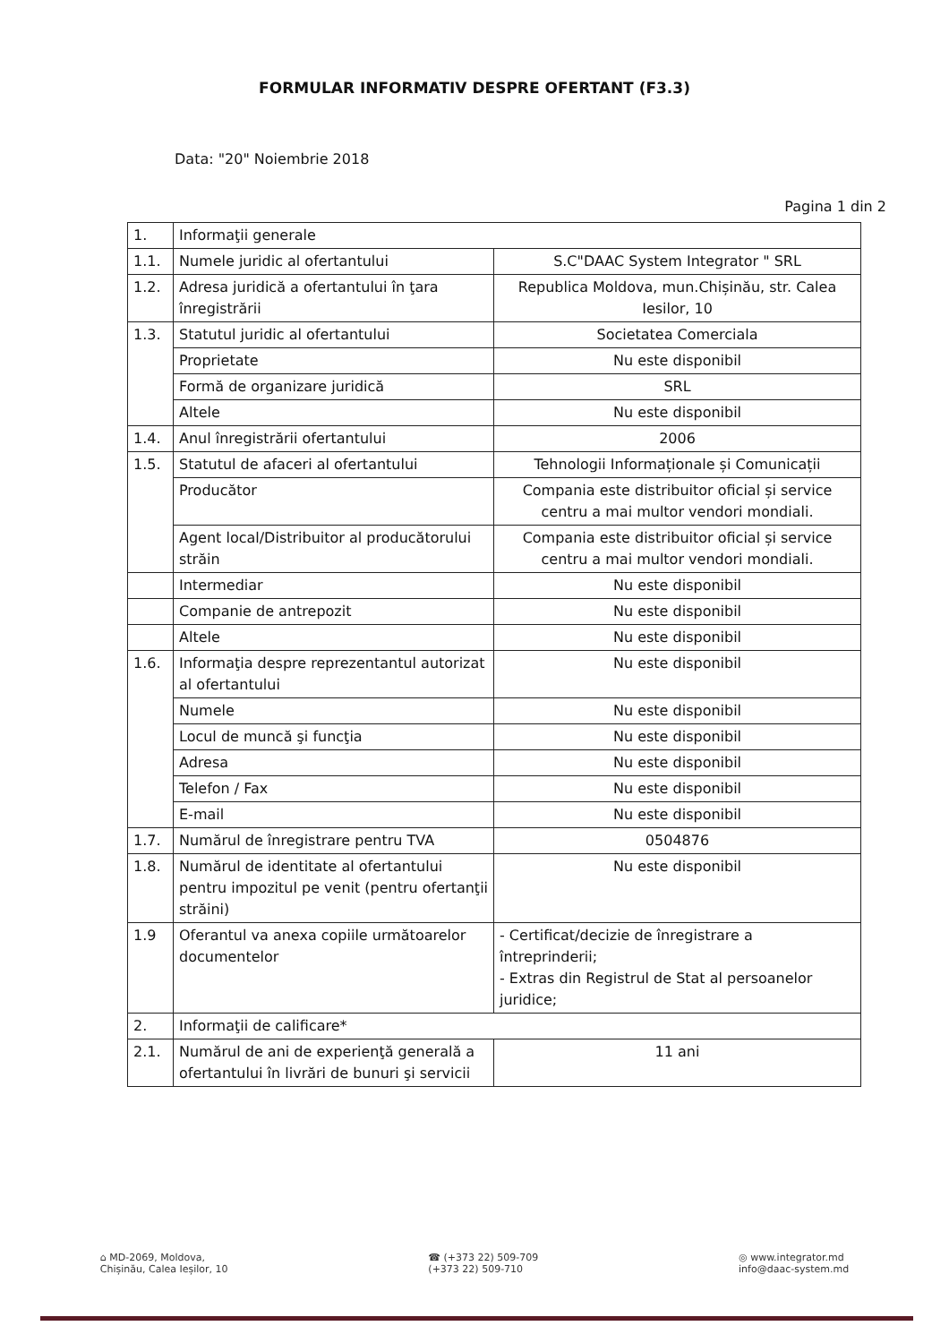FORMULAR INFORMATIV DESPRE OFERTANT (F3.3)
Data: "20" Noiembrie 2018
Pagina 1 din 2
| 1. | Informaţii generale | |
| 1.1. | Numele juridic al ofertantului | S.C"DAAC System Integrator " SRL |
| 1.2. | Adresa juridică a ofertantului în ţara înregistrării | Republica Moldova, mun.Chișinău, str. Calea Iesilor, 10 |
| 1.3. | Statutul juridic al ofertantului | Societatea Comerciala |
| | Proprietate | Nu este disponibil |
| | Formă de organizare juridică | SRL |
| | Altele | Nu este disponibil |
| 1.4. | Anul înregistrării ofertantului | 2006 |
| 1.5. | Statutul de afaceri al ofertantului | Tehnologii Informaționale și Comunicații |
| | Producător | Compania este distribuitor oficial și service centru a mai multor vendori mondiali. |
| | Agent local/Distribuitor al producătorului străin | Compania este distribuitor oficial și service centru a mai multor vendori mondiali. |
| | Intermediar | Nu este disponibil |
| | Companie de antrepozit | Nu este disponibil |
| | Altele | Nu este disponibil |
| 1.6. | Informaţia despre reprezentantul autorizat al ofertantului | Nu este disponibil |
| | Numele | Nu este disponibil |
| | Locul de muncă şi funcţia | Nu este disponibil |
| | Adresa | Nu este disponibil |
| | Telefon / Fax | Nu este disponibil |
| | E-mail | Nu este disponibil |
| 1.7. | Numărul de înregistrare pentru TVA | 0504876 |
| 1.8. | Numărul de identitate al ofertantului pentru impozitul pe venit (pentru ofertanţii străini) | Nu este disponibil |
| 1.9 | Oferantul va anexa copiile următoarelor documentelor | - Certificat/decizie de înregistrare a întreprinderii; - Extras din Registrul de Stat al persoanelor juridice; |
| 2. | Informaţii de calificare* | |
| 2.1. | Numărul de ani de experienţă generală a ofertantului în livrări de bunuri şi servicii | 11 ani |
⌂ MD-2069, Moldova,
Chișinău, Calea Ieșilor, 10
☎ (+373 22) 509-709
(+373 22) 509-710
◎ www.integrator.md
info@daac-system.md